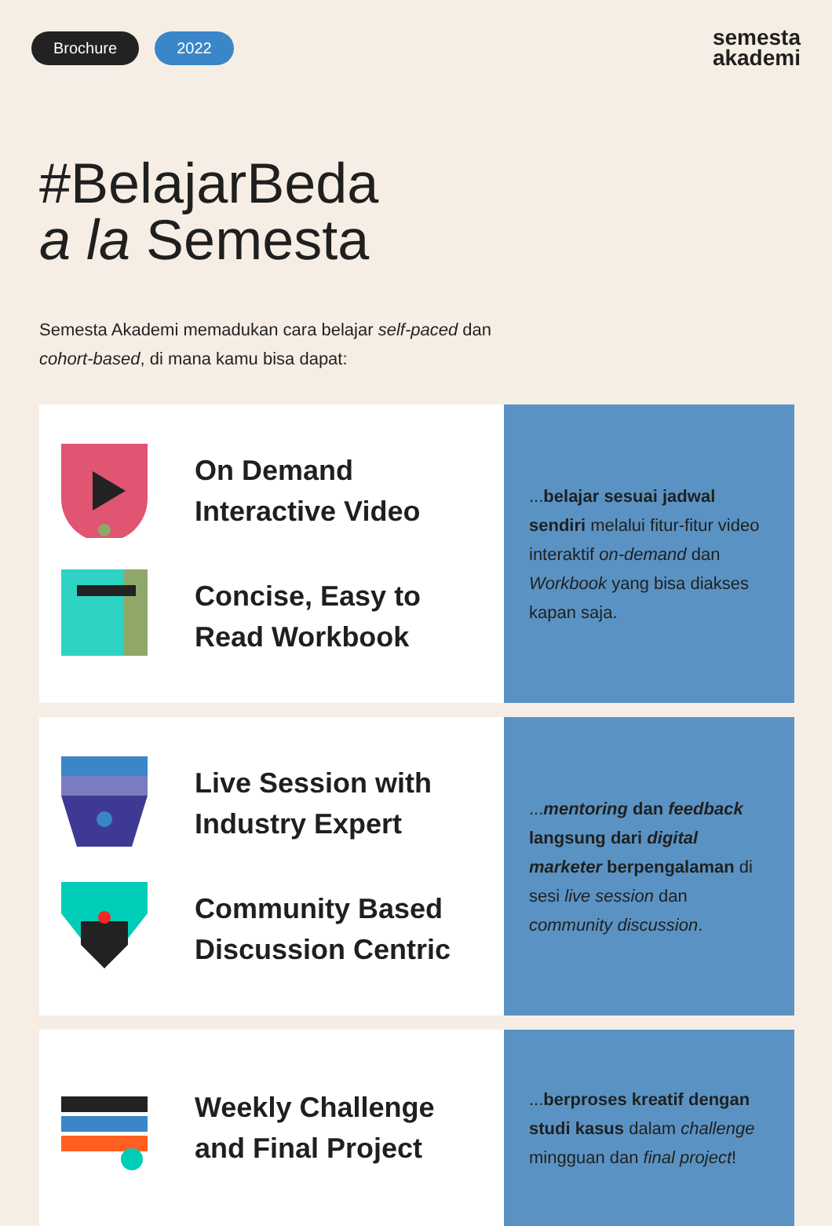Brochure 2022
semesta
akademi
#BelajarBeda
a la Semesta
Semesta Akademi memadukan cara belajar self-paced dan cohort-based, di mana kamu bisa dapat:
On Demand
Interactive Video
Concise, Easy to
Read Workbook
...belajar sesuai jadwal sendiri melalui fitur-fitur video interaktif on-demand dan Workbook yang bisa diakses kapan saja.
Live Session with
Industry Expert
Community Based
Discussion Centric
...mentoring dan feedback langsung dari digital marketer berpengalaman di sesi live session dan community discussion.
Weekly Challenge
and Final Project
...berproses kreatif dengan studi kasus dalam challenge mingguan dan final project!